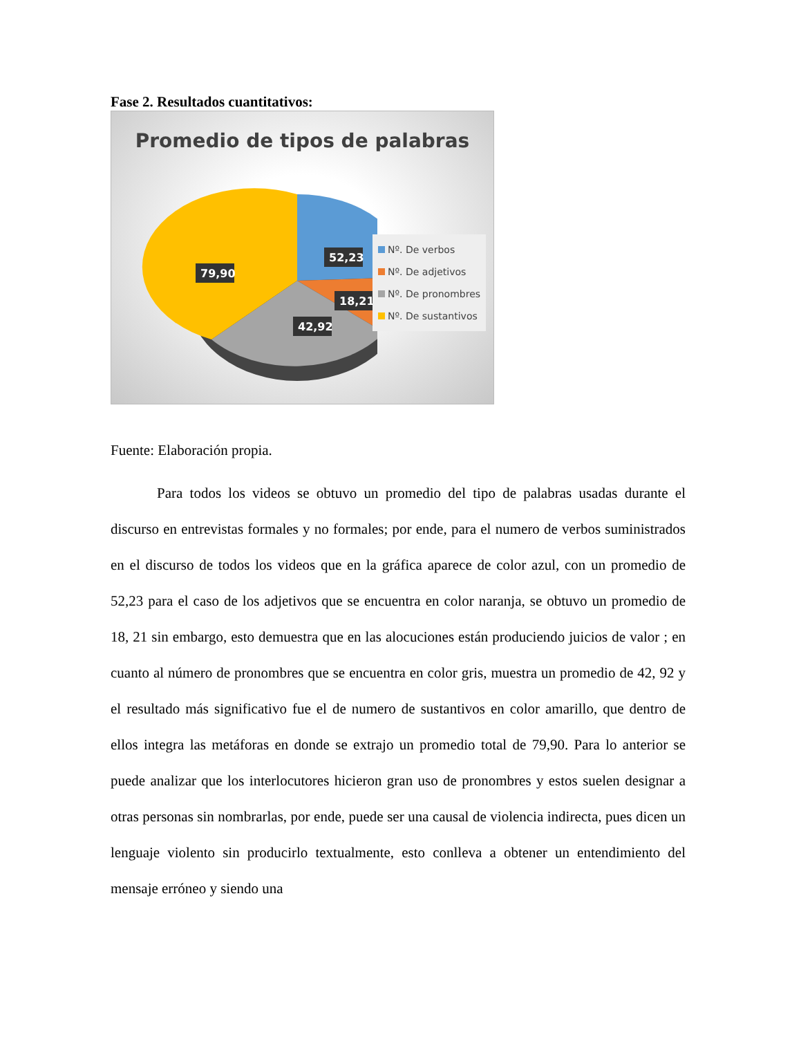Fase 2. Resultados cuantitativos:
Promedio de tipos de palabras
52,23
79,90
18,21
42,92
Nº. De verbos
Nº. De adjetivos
Nº. De pronombres
Nº. De sustantivos
Fuente: Elaboración propia.
Para todos los videos se obtuvo un promedio del tipo de palabras usadas durante el discurso en entrevistas formales y no formales; por ende, para el numero de verbos suministrados en el discurso de todos los videos que en la gráfica aparece de color azul, con un promedio de 52,23 para el caso de los adjetivos que se encuentra en color naranja, se obtuvo un promedio de 18, 21 sin embargo, esto demuestra que en las alocuciones están produciendo juicios de valor ; en cuanto al número de pronombres que se encuentra en color gris, muestra un promedio de 42, 92 y el resultado más significativo fue el de numero de sustantivos en color amarillo, que dentro de ellos integra las metáforas en donde se extrajo un promedio total de 79,90. Para lo anterior se puede analizar que los interlocutores hicieron gran uso de pronombres y estos suelen designar a otras personas sin nombrarlas, por ende, puede ser una causal de violencia indirecta, pues dicen un lenguaje violento sin producirlo textualmente, esto conlleva a obtener un entendimiento del mensaje erróneo y siendo una